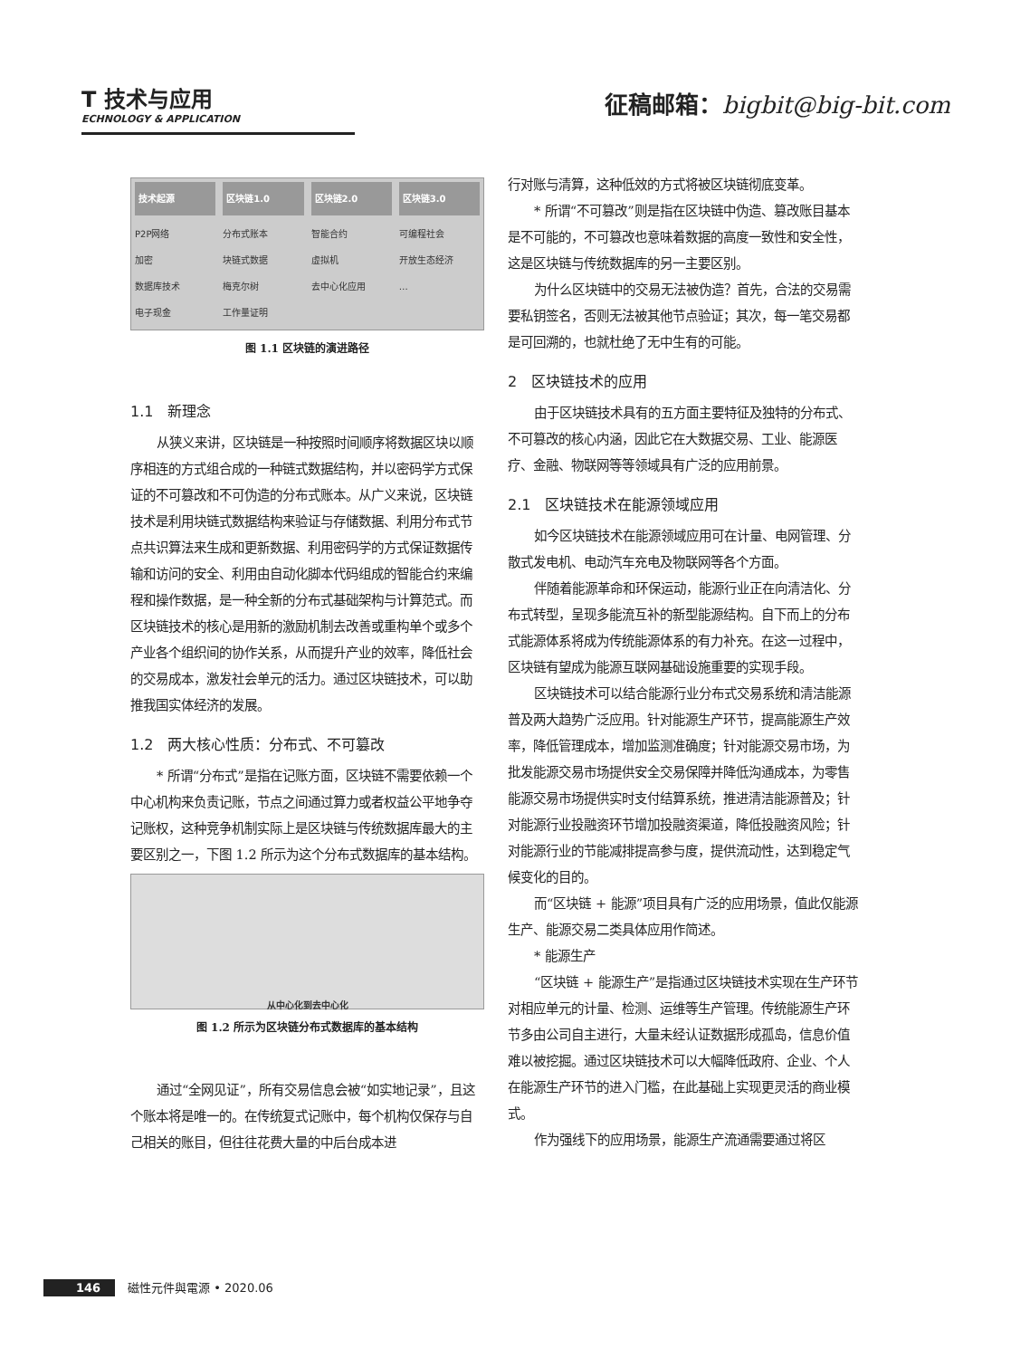T 技术与应用
ECHNOLOGY & APPLICATION
征稿邮箱：bigbit@big-bit.com
技术起源
P2P网络
加密
数据库技术
电子现金
区块链1.0
分布式账本
块链式数据
梅克尔树
工作量证明
区块链2.0
智能合约
虚拟机
去中心化应用
区块链3.0
可编程社会
开放生态经济
…
图 1.1 区块链的演进路径
1.1　新理念
从狭义来讲，区块链是一种按照时间顺序将数据区块以顺序相连的方式组合成的一种链式数据结构，并以密码学方式保证的不可篡改和不可伪造的分布式账本。从广义来说，区块链技术是利用块链式数据结构来验证与存储数据、利用分布式节点共识算法来生成和更新数据、利用密码学的方式保证数据传输和访问的安全、利用由自动化脚本代码组成的智能合约来编程和操作数据，是一种全新的分布式基础架构与计算范式。而区块链技术的核心是用新的激励机制去改善或重构单个或多个产业各个组织间的协作关系，从而提升产业的效率，降低社会的交易成本，激发社会单元的活力。通过区块链技术，可以助推我国实体经济的发展。
1.2　两大核心性质：分布式、不可篡改
* 所谓“分布式”是指在记账方面，区块链不需要依赖一个中心机构来负责记账，节点之间通过算力或者权益公平地争夺记账权，这种竞争机制实际上是区块链与传统数据库最大的主要区别之一，下图 1.2 所示为这个分布式数据库的基本结构。
从中心化到去中心化
图 1.2 所示为区块链分布式数据库的基本结构
通过“全网见证”，所有交易信息会被“如实地记录”，且这个账本将是唯一的。在传统复式记账中，每个机构仅保存与自己相关的账目，但往往花费大量的中后台成本进
行对账与清算，这种低效的方式将被区块链彻底变革。
* 所谓“不可篡改”则是指在区块链中伪造、篡改账目基本是不可能的，不可篡改也意味着数据的高度一致性和安全性，这是区块链与传统数据库的另一主要区别。
为什么区块链中的交易无法被伪造？首先，合法的交易需要私钥签名，否则无法被其他节点验证；其次，每一笔交易都是可回溯的，也就杜绝了无中生有的可能。
2　区块链技术的应用
由于区块链技术具有的五方面主要特征及独特的分布式、不可篡改的核心内涵，因此它在大数据交易、工业、能源医疗、金融、物联网等等领域具有广泛的应用前景。
2.1　区块链技术在能源领域应用
如今区块链技术在能源领域应用可在计量、电网管理、分散式发电机、电动汽车充电及物联网等各个方面。
伴随着能源革命和环保运动，能源行业正在向清洁化、分布式转型，呈现多能流互补的新型能源结构。自下而上的分布式能源体系将成为传统能源体系的有力补充。在这一过程中，区块链有望成为能源互联网基础设施重要的实现手段。
区块链技术可以结合能源行业分布式交易系统和清洁能源普及两大趋势广泛应用。针对能源生产环节，提高能源生产效率，降低管理成本，增加监测准确度；针对能源交易市场，为批发能源交易市场提供安全交易保障并降低沟通成本，为零售能源交易市场提供实时支付结算系统，推进清洁能源普及；针对能源行业投融资环节增加投融资渠道，降低投融资风险；针对能源行业的节能减排提高参与度，提供流动性，达到稳定气候变化的目的。
而“区块链 + 能源”项目具有广泛的应用场景，值此仅能源生产、能源交易二类具体应用作简述。
* 能源生产
“区块链 + 能源生产”是指通过区块链技术实现在生产环节对相应单元的计量、检测、运维等生产管理。传统能源生产环节多由公司自主进行，大量未经认证数据形成孤岛，信息价值难以被挖掘。通过区块链技术可以大幅降低政府、企业、个人在能源生产环节的进入门槛，在此基础上实现更灵活的商业模式。
作为强线下的应用场景，能源生产流通需要通过将区
146 磁性元件與電源 • 2020.06